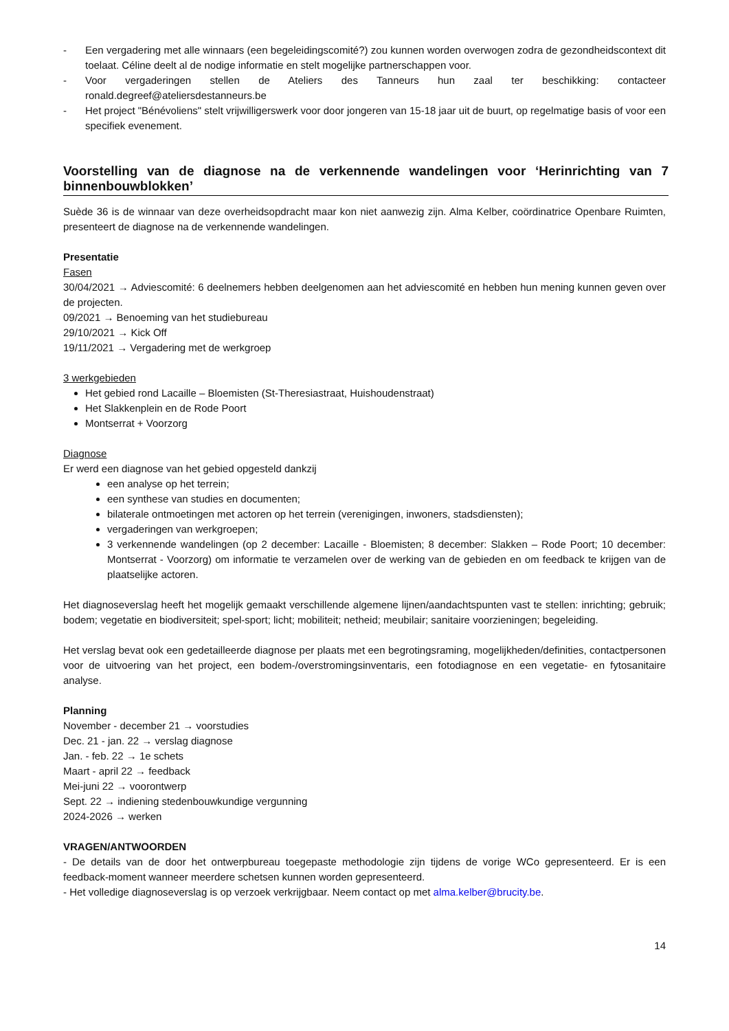- Een vergadering met alle winnaars (een begeleidingscomité?) zou kunnen worden overwogen zodra de gezondheidscontext dit toelaat. Céline deelt al de nodige informatie en stelt mogelijke partnerschappen voor.
- Voor vergaderingen stellen de Ateliers des Tanneurs hun zaal ter beschikking: contacteer ronald.degreef@ateliersdestanneurs.be
- Het project "Bénévoliens" stelt vrijwilligerswerk voor door jongeren van 15-18 jaar uit de buurt, op regelmatige basis of voor een specifiek evenement.
Voorstelling van de diagnose na de verkennende wandelingen voor ‘Herinrichting van 7 binnenbouwblokken’
Suède 36 is de winnaar van deze overheidsopdracht maar kon niet aanwezig zijn. Alma Kelber, coördinatrice Openbare Ruimten, presenteert de diagnose na de verkennende wandelingen.
Presentatie
Fasen
30/04/2021 → Adviescomité: 6 deelnemers hebben deelgenomen aan het adviescomité en hebben hun mening kunnen geven over de projecten.
09/2021 → Benoeming van het studiebureau
29/10/2021 → Kick Off
19/11/2021 → Vergadering met de werkgroep
3 werkgebieden
Het gebied rond Lacaille – Bloemisten (St-Theresiastraat, Huishoudenstraat)
Het Slakkenplein en de Rode Poort
Montserrat + Voorzorg
Diagnose
Er werd een diagnose van het gebied opgesteld dankzij
een analyse op het terrein;
een synthese van studies en documenten;
bilaterale ontmoetingen met actoren op het terrein (verenigingen, inwoners, stadsdiensten);
vergaderingen van werkgroepen;
3 verkennende wandelingen (op 2 december: Lacaille - Bloemisten; 8 december: Slakken – Rode Poort; 10 december: Montserrat - Voorzorg) om informatie te verzamelen over de werking van de gebieden en om feedback te krijgen van de plaatselijke actoren.
Het diagnoseverslag heeft het mogelijk gemaakt verschillende algemene lijnen/aandachtspunten vast te stellen: inrichting; gebruik; bodem; vegetatie en biodiversiteit; spel-sport; licht; mobiliteit; netheid; meubilair; sanitaire voorzieningen; begeleiding.
Het verslag bevat ook een gedetailleerde diagnose per plaats met een begrotingsraming, mogelijkheden/definities, contactpersonen voor de uitvoering van het project, een bodem-/overstromingsinventaris, een fotodiagnose en een vegetatie- en fytosanitaire analyse.
Planning
November - december 21 → voorstudies
Dec. 21 - jan. 22 → verslag diagnose
Jan. - feb. 22 → 1e schets
Maart - april 22 → feedback
Mei-juni 22 → voorontwerp
Sept. 22 → indiening stedenbouwkundige vergunning
2024-2026 → werken
VRAGEN/ANTWOORDEN
- De details van de door het ontwerpbureau toegepaste methodologie zijn tijdens de vorige WCo gepresenteerd. Er is een feedback-moment wanneer meerdere schetsen kunnen worden gepresenteerd.
- Het volledige diagnoseverslag is op verzoek verkrijgbaar. Neem contact op met alma.kelber@brucity.be.
14